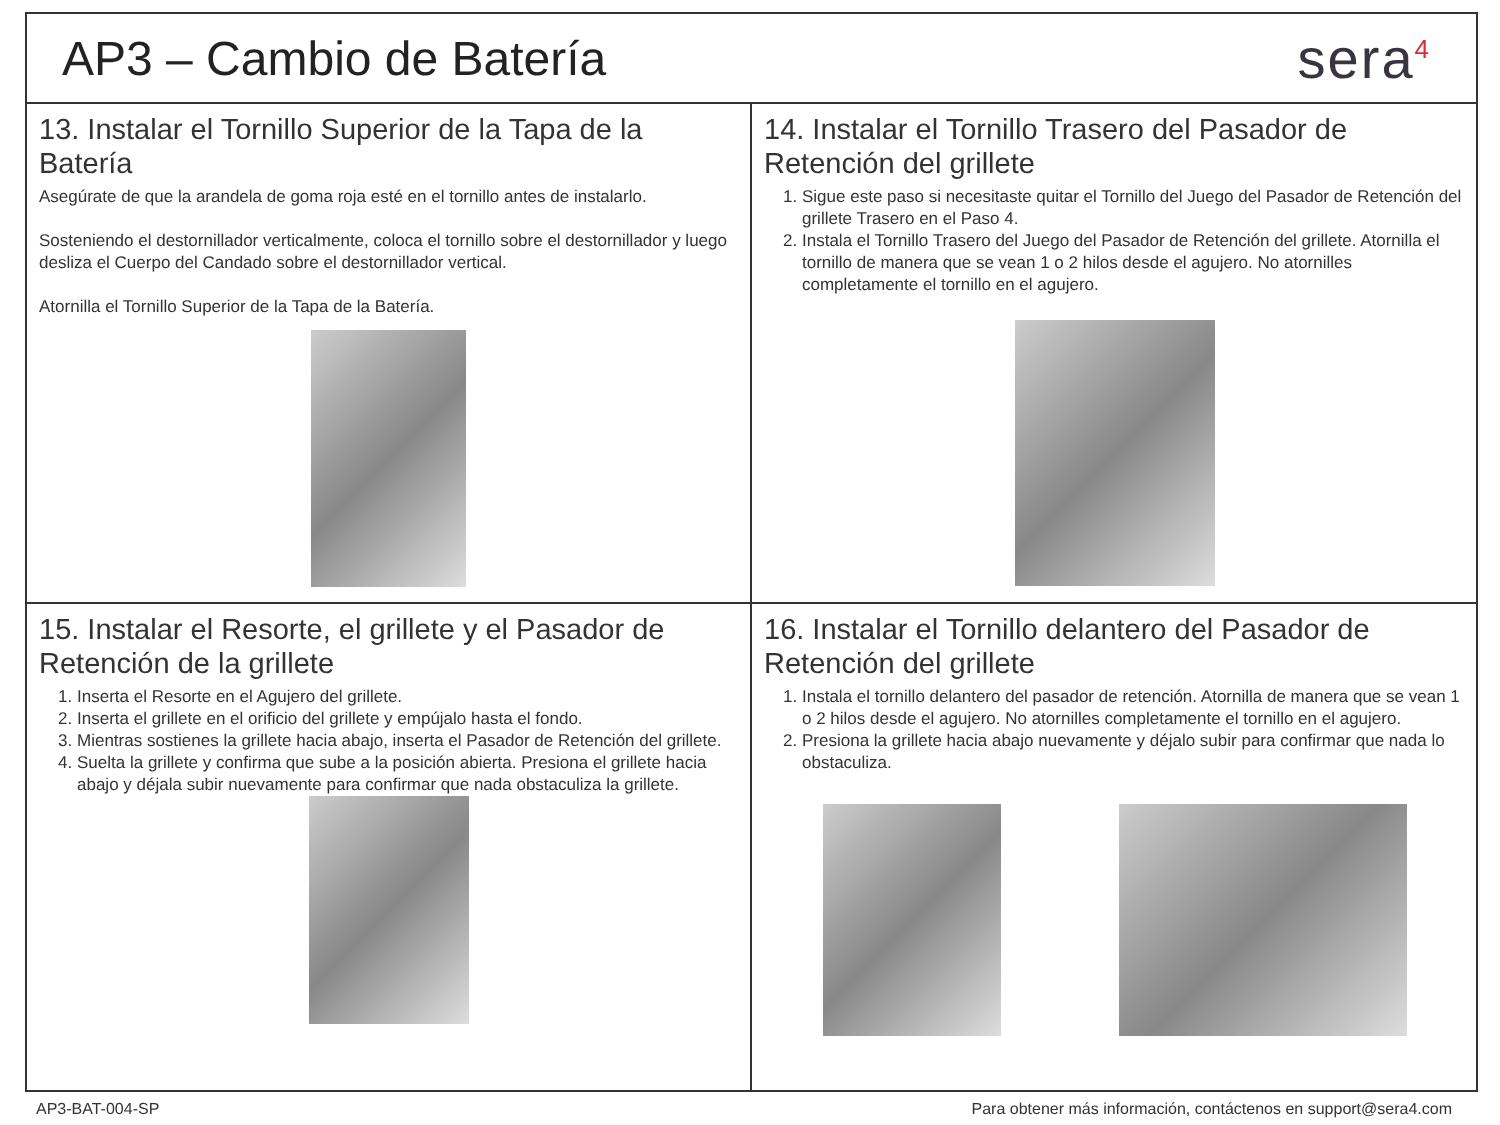AP3 – Cambio de Batería
sera<sup>4</sup>
13. Instalar el Tornillo Superior de la Tapa de la Batería
Asegúrate de que la arandela de goma roja esté en el tornillo antes de instalarlo.
Sosteniendo el destornillador verticalmente, coloca el tornillo sobre el destornillador y luego desliza el Cuerpo del Candado sobre el destornillador vertical.
Atornilla el Tornillo Superior de la Tapa de la Batería.
14. Instalar el Tornillo Trasero del Pasador de Retención del grillete
1. Sigue este paso si necesitaste quitar el Tornillo del Juego del Pasador de Retención del grillete Trasero en el Paso 4.
2. Instala el Tornillo Trasero del Juego del Pasador de Retención del grillete. Atornilla el tornillo de manera que se vean 1 o 2 hilos desde el agujero. No atornilles completamente el tornillo en el agujero.
15. Instalar el Resorte, el grillete y el Pasador de Retención de la grillete
1. Inserta el Resorte en el Agujero del grillete.
2. Inserta el grillete en el orificio del grillete y empújalo hasta el fondo.
3. Mientras sostienes la grillete hacia abajo, inserta el Pasador de Retención del grillete.
4. Suelta la grillete y confirma que sube a la posición abierta. Presiona el grillete hacia abajo y déjala subir nuevamente para confirmar que nada obstaculiza la grillete.
16. Instalar el Tornillo delantero del Pasador de Retención del grillete
1. Instala el tornillo delantero del pasador de retención. Atornilla de manera que se vean 1 o 2 hilos desde el agujero. No atornilles completamente el tornillo en el agujero.
2. Presiona la grillete hacia abajo nuevamente y déjalo subir para confirmar que nada lo obstaculiza.
AP3-BAT-004-SP Para obtener más información, contáctenos en support@sera4.com